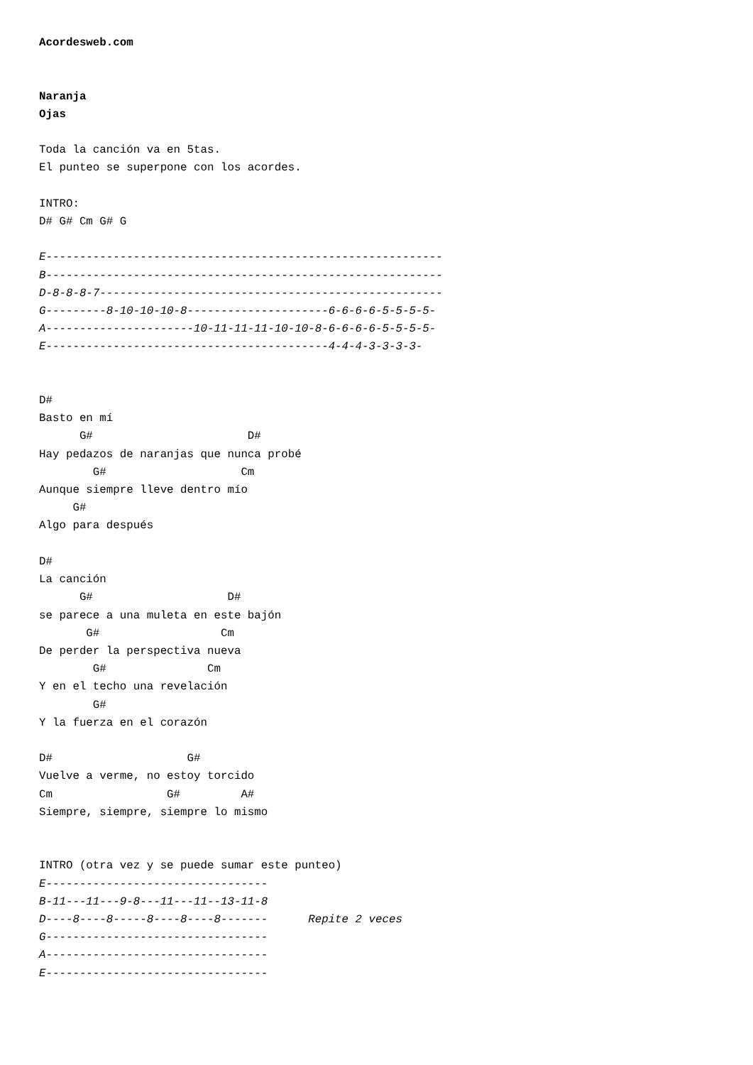Acordesweb.com


Naranja
Ojas

Toda la canción va en 5tas.
El punteo se superpone con los acordes.

INTRO:
D# G# Cm G# G

E-----------------------------------------------------------
B-----------------------------------------------------------
D-8-8-8-7---------------------------------------------------
G---------8-10-10-10-8---------------------6-6-6-6-5-5-5-5-
A----------------------10-11-11-11-10-10-8-6-6-6-6-5-5-5-5-
E------------------------------------------4-4-4-3-3-3-3-


D#
Basto en mí
      G#                       D#
Hay pedazos de naranjas que nunca probé
        G#                    Cm
Aunque siempre lleve dentro mío
     G#
Algo para después

D#
La canción
      G#                    D#
se parece a una muleta en este bajón
       G#                  Cm
De perder la perspectiva nueva
        G#               Cm
Y en el techo una revelación
        G#
Y la fuerza en el corazón

D#                    G#
Vuelve a verme, no estoy torcido
Cm                 G#         A#
Siempre, siempre, siempre lo mismo


INTRO (otra vez y se puede sumar este punteo)
E---------------------------------
B-11---11---9-8---11---11--13-11-8
D----8----8-----8----8----8-------      Repite 2 veces
G---------------------------------
A---------------------------------
E---------------------------------